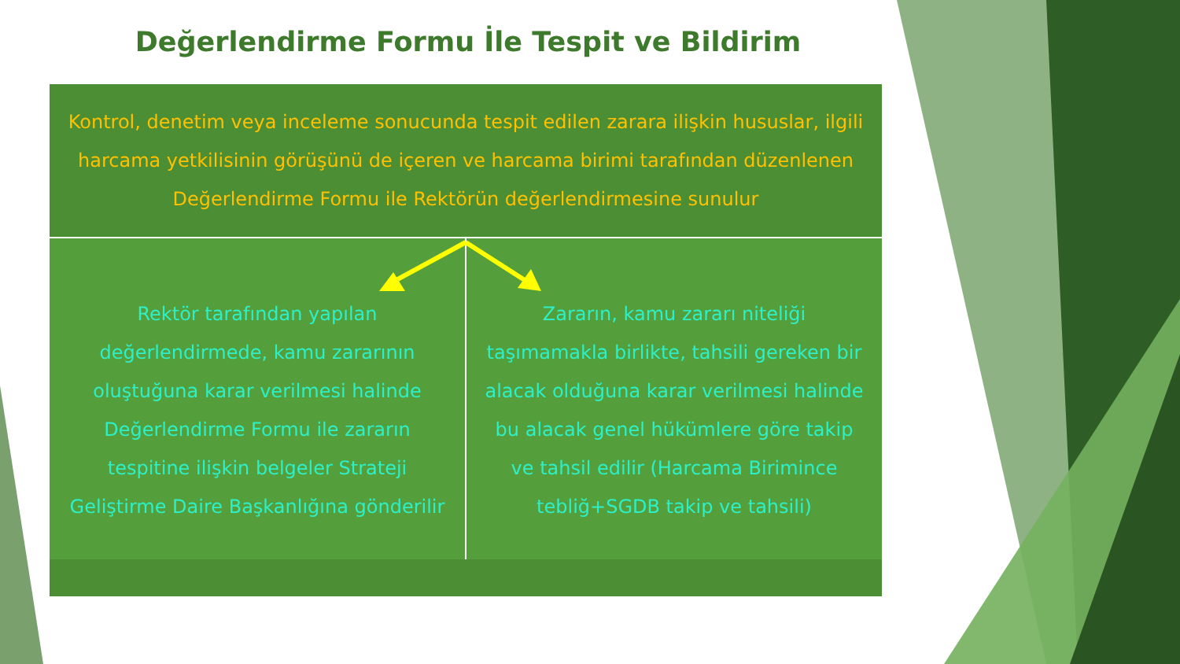Değerlendirme Formu İle Tespit ve Bildirim
Kontrol, denetim veya inceleme sonucunda tespit edilen zarara ilişkin hususlar, ilgili harcama yetkilisinin görüşünü de içeren ve harcama birimi tarafından düzenlenen Değerlendirme Formu ile Rektörün değerlendirmesine sunulur
Rektör tarafından yapılan
değerlendirmede, kamu zararının
oluştuğuna karar verilmesi halinde
Değerlendirme Formu ile zararın
tespitine ilişkin belgeler Strateji
Geliştirme Daire Başkanlığına gönderilir
Zararın, kamu zararı niteliği
taşımamakla birlikte, tahsili gereken bir
alacak olduğuna karar verilmesi halinde
bu alacak genel hükümlere göre takip
ve tahsil edilir (Harcama Birimince
tebliğ+SGDB takip ve tahsili)